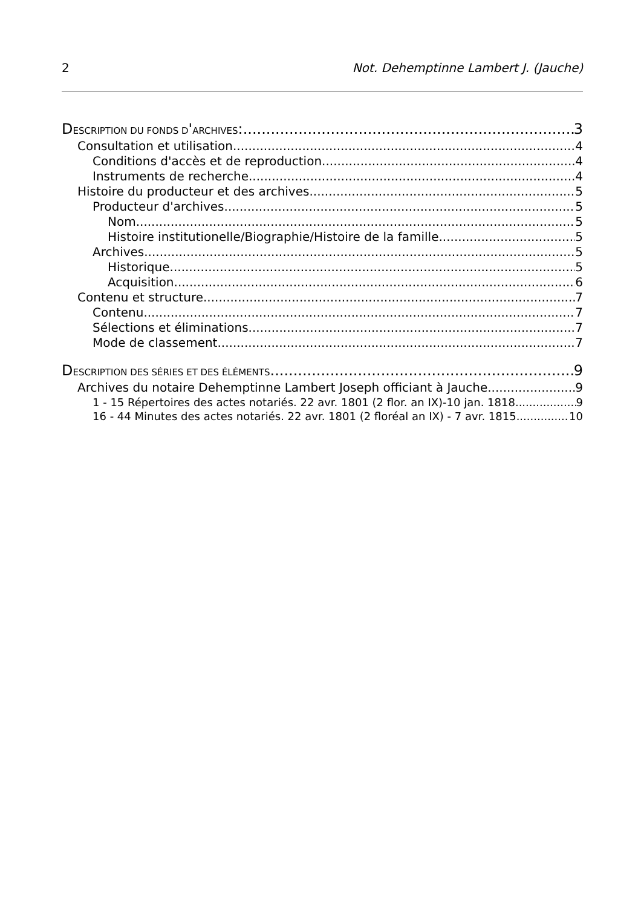2 Not. Dehemptinne Lambert J. (Jauche)
DESCRIPTION DU FONDS D'ARCHIVES: 3
Consultation et utilisation 4
Conditions d'accès et de reproduction 4
Instruments de recherche 4
Histoire du producteur et des archives 5
Producteur d'archives 5
Nom 5
Histoire institutionelle/Biographie/Histoire de la famille 5
Archives 5
Historique 5
Acquisition 6
Contenu et structure 7
Contenu 7
Sélections et éliminations 7
Mode de classement 7
DESCRIPTION DES SÉRIES ET DES ÉLÉMENTS 9
Archives du notaire Dehemptinne Lambert Joseph officiant à Jauche 9
1 - 15 Répertoires des actes notariés. 22 avr. 1801 (2 flor. an IX)-10 jan. 1818 9
16 - 44 Minutes des actes notariés. 22 avr. 1801 (2 floréal an IX) - 7 avr. 1815 10